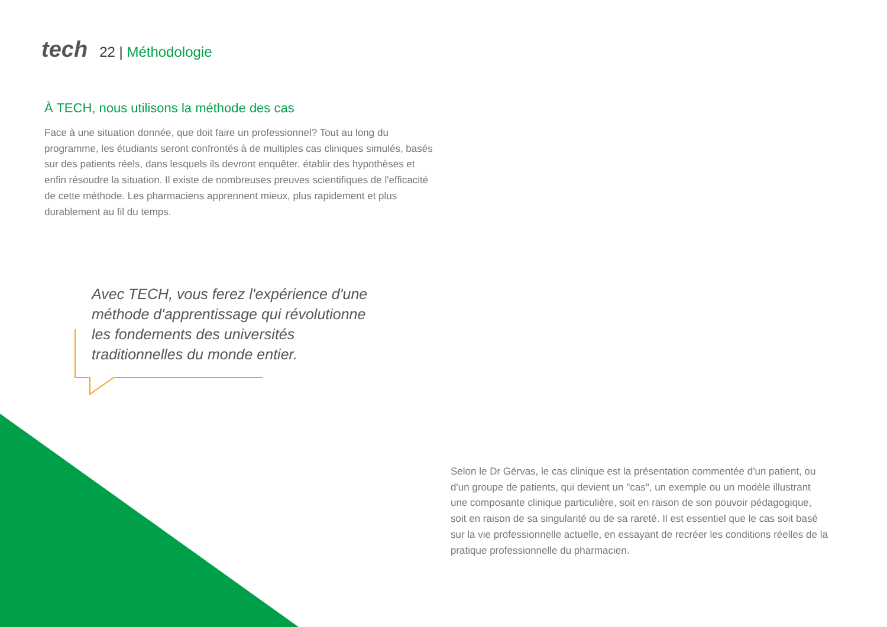tech
22 | Méthodologie
À TECH, nous utilisons la méthode des cas
Face à une situation donnée, que doit faire un professionnel? Tout au long du programme, les étudiants seront confrontés à de multiples cas cliniques simulés, basés sur des patients réels, dans lesquels ils devront enquêter, établir des hypothèses et enfin résoudre la situation. Il existe de nombreuses preuves scientifiques de l'efficacité de cette méthode. Les pharmaciens apprennent mieux, plus rapidement et plus durablement au fil du temps.
Avec TECH, vous ferez l'expérience d'une méthode d'apprentissage qui révolutionne les fondements des universités traditionnelles du monde entier.
Selon le Dr Gérvas, le cas clinique est la présentation commentée d'un patient, ou d'un groupe de patients, qui devient un "cas", un exemple ou un modèle illustrant une composante clinique particulière, soit en raison de son pouvoir pédagogique, soit en raison de sa singularité ou de sa rareté. Il est essentiel que le cas soit basé sur la vie professionnelle actuelle, en essayant de recréer les conditions réelles de la pratique professionnelle du pharmacien.